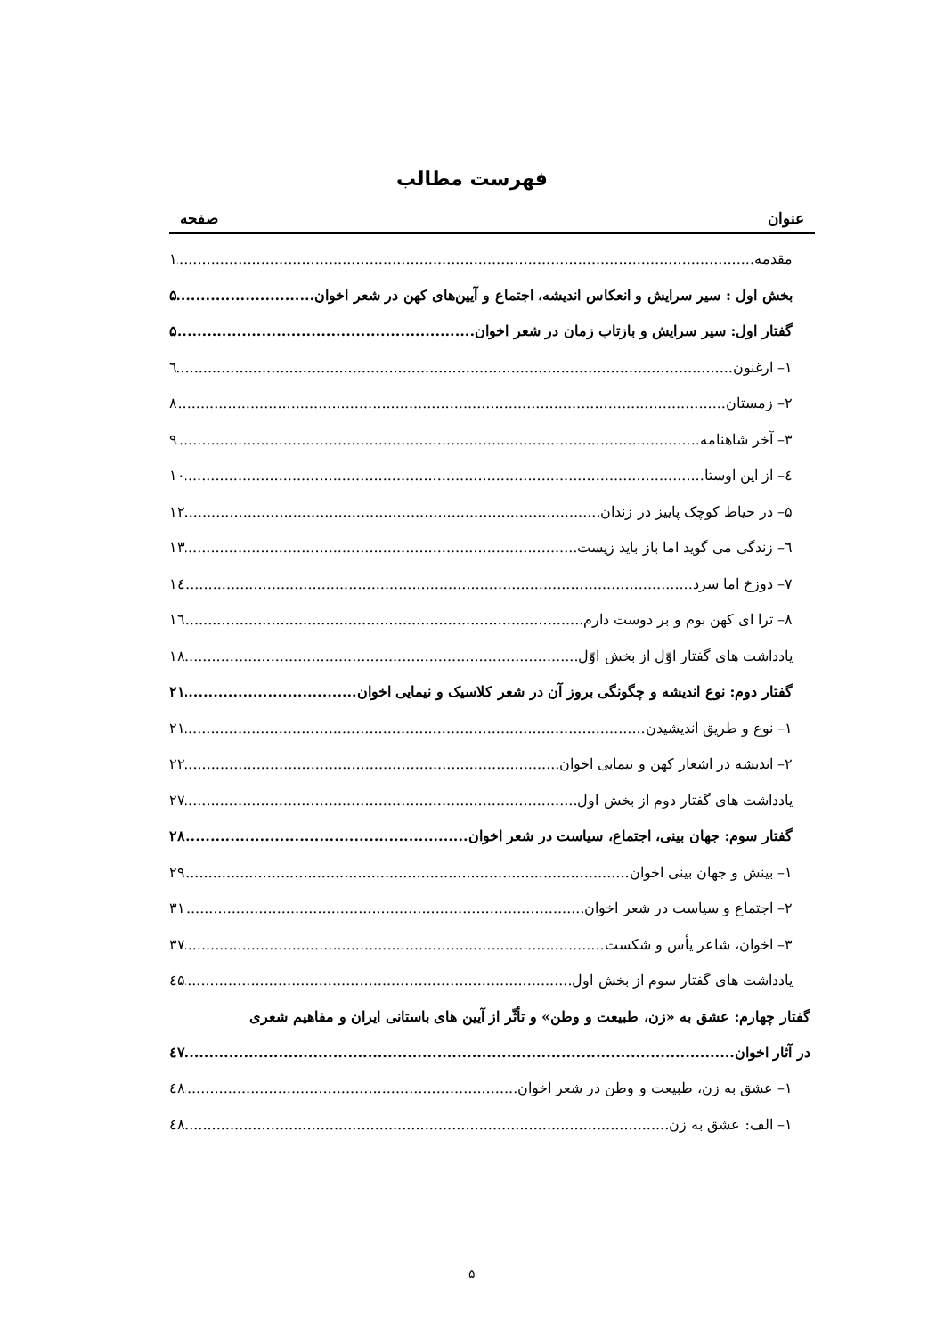فهرست مطالب
عنوان صفحه
مقدمه ۱
بخش اول : سیر سرایش و انعکاس اندیشه، اجتماع و آیین‌های کهن در شعر اخوان ۵
گفتار اول: سیر سرایش و بازتاب زمان در شعر اخوان ۵
۱– ارغنون ٦
۲– زمستان ۸
۳– آخر شاهنامه ۹
٤– از این اوستا ۱۰
۵– در حیاط کوچک پاییز در زندان ۱۲
٦– زندگی می گوید اما باز باید زیست ۱۳
۷– دوزخ اما سرد ۱٤
۸– ترا ای کهن بوم و بر دوست دارم ۱٦
یادداشت های گفتار اوّل از بخش اوّل ۱۸
گفتار دوم: نوع اندیشه و چگونگی بروز آن در شعر کلاسیک و نیمایی اخوان ۲۱
۱– نوع و طریق اندیشیدن ۲۱
۲– اندیشه در اشعار کهن و نیمایی اخوان ۲۲
یادداشت های گفتار دوم از بخش اول ۲۷
گفتار سوم: جهان بینی، اجتماع، سیاست در شعر اخوان ۲۸
۱– بینش و جهان بینی اخوان ۲۹
۲– اجتماع و سیاست در شعر اخوان ۳۱
۳– اخوان، شاعر یأس و شکست ۳۷
یادداشت های گفتار سوم از بخش اول ٤۵
گفتار چهارم: عشق به «زن، طبیعت و وطن» و تأثّر از آیین های باستانی ایران و مفاهیم شعری
در آثار اخوان ٤۷
۱– عشق به زن، طبیعت و وطن در شعر اخوان ٤۸
۱– الف: عشق به زن ٤۸
۵